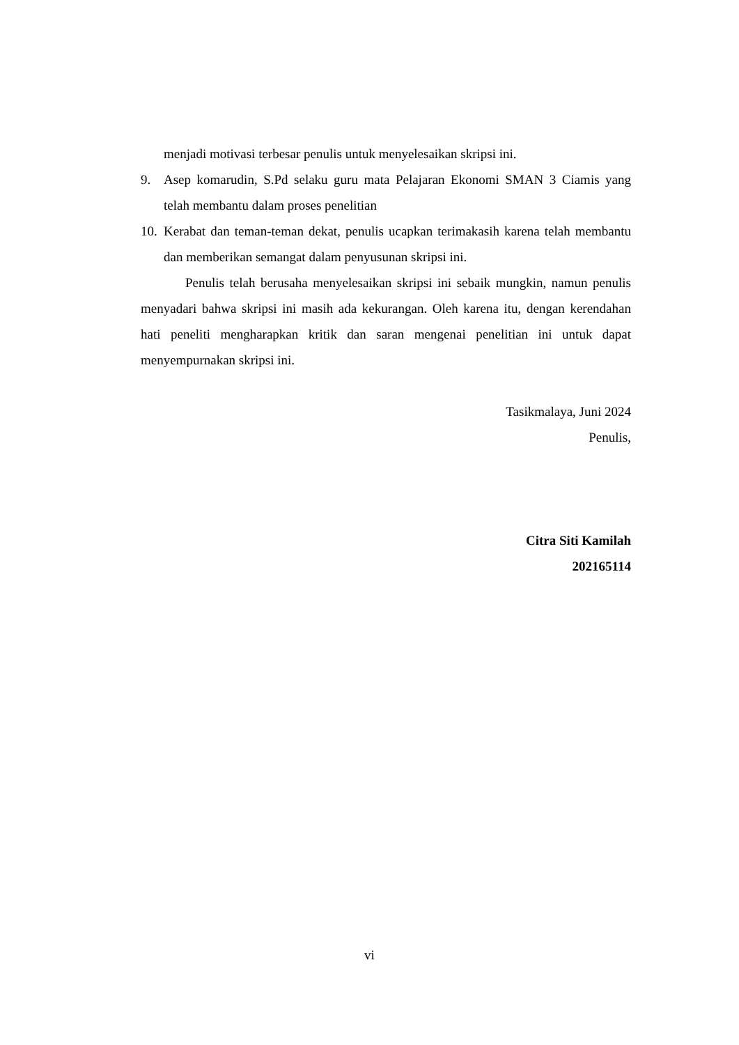menjadi motivasi terbesar penulis untuk menyelesaikan skripsi ini.
9. Asep komarudin, S.Pd selaku guru mata Pelajaran Ekonomi SMAN 3 Ciamis yang telah membantu dalam proses penelitian
10. Kerabat dan teman-teman dekat, penulis ucapkan terimakasih karena telah membantu dan memberikan semangat dalam penyusunan skripsi ini.
Penulis telah berusaha menyelesaikan skripsi ini sebaik mungkin, namun penulis menyadari bahwa skripsi ini masih ada kekurangan. Oleh karena itu, dengan kerendahan hati peneliti mengharapkan kritik dan saran mengenai penelitian ini untuk dapat menyempurnakan skripsi ini.
Tasikmalaya, Juni 2024
Penulis,
Citra Siti Kamilah
202165114
vi